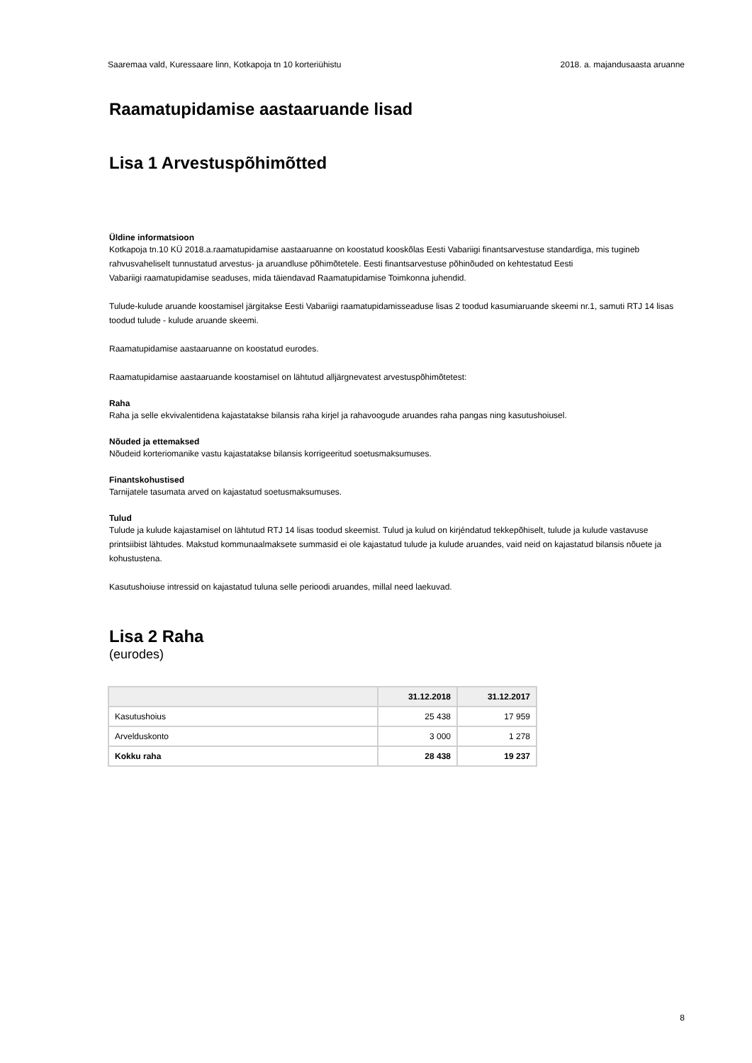Saaremaa vald, Kuressaare linn, Kotkapoja tn 10 korteriühistu 2018. a. majandusaasta aruanne
Raamatupidamise aastaaruande lisad
Lisa 1 Arvestuspõhimõtted
Üldine informatsioon
Kotkapoja tn.10 KÜ 2018.a.raamatupidamise aastaaruanne on koostatud kooskõlas Eesti Vabariigi finantsarvestuse standardiga, mis tugineb rahvusvaheliselt tunnustatud arvestus- ja aruandluse põhimõtetele. Eesti finantsarvestuse põhinõuded on kehtestatud Eesti
Vabariigi raamatupidamise seaduses, mida täiendavad Raamatupidamise Toimkonna juhendid.
Tulude-kulude aruande koostamisel järgitakse Eesti Vabariigi raamatupidamisseaduse lisas 2 toodud kasumiaruande skeemi nr.1, samuti RTJ 14 lisas toodud tulude - kulude aruande skeemi.
Raamatupidamise aastaaruanne on koostatud eurodes.
Raamatupidamise aastaaruande koostamisel on lähtutud alljärgnevatest arvestuspõhimõtetest:
Raha
Raha ja selle ekvivalentidena kajastatakse bilansis raha kirjel ja rahavoogude aruandes raha pangas ning kasutushoiusel.
Nõuded ja ettemaksed
Nõudeid korteriomanike vastu kajastatakse bilansis korrigeeritud soetusmaksumuses.
Finantskohustised
Tarnijatele tasumata arved on kajastatud soetusmaksumuses.
Tulud
Tulude ja kulude kajastamisel on lähtutud RTJ 14 lisas toodud skeemist. Tulud ja kulud on kirjéndatud tekkepõhiselt, tulude ja kulude vastavuse printsiibist lähtudes. Makstud kommunaalmaksete summasid ei ole kajastatud tulude ja kulude aruandes, vaid neid on kajastatud bilansis nõuete ja kohustustena.
Kasutushoiuse intressid on kajastatud tuluna selle perioodi aruandes, millal need laekuvad.
Lisa 2 Raha
(eurodes)
| | 31.12.2018 | 31.12.2017 |
| --- | --- | --- |
| Kasutushoius | 25 438 | 17 959 |
| Arvelduskonto | 3 000 | 1 278 |
| Kokku raha | 28 438 | 19 237 |
8